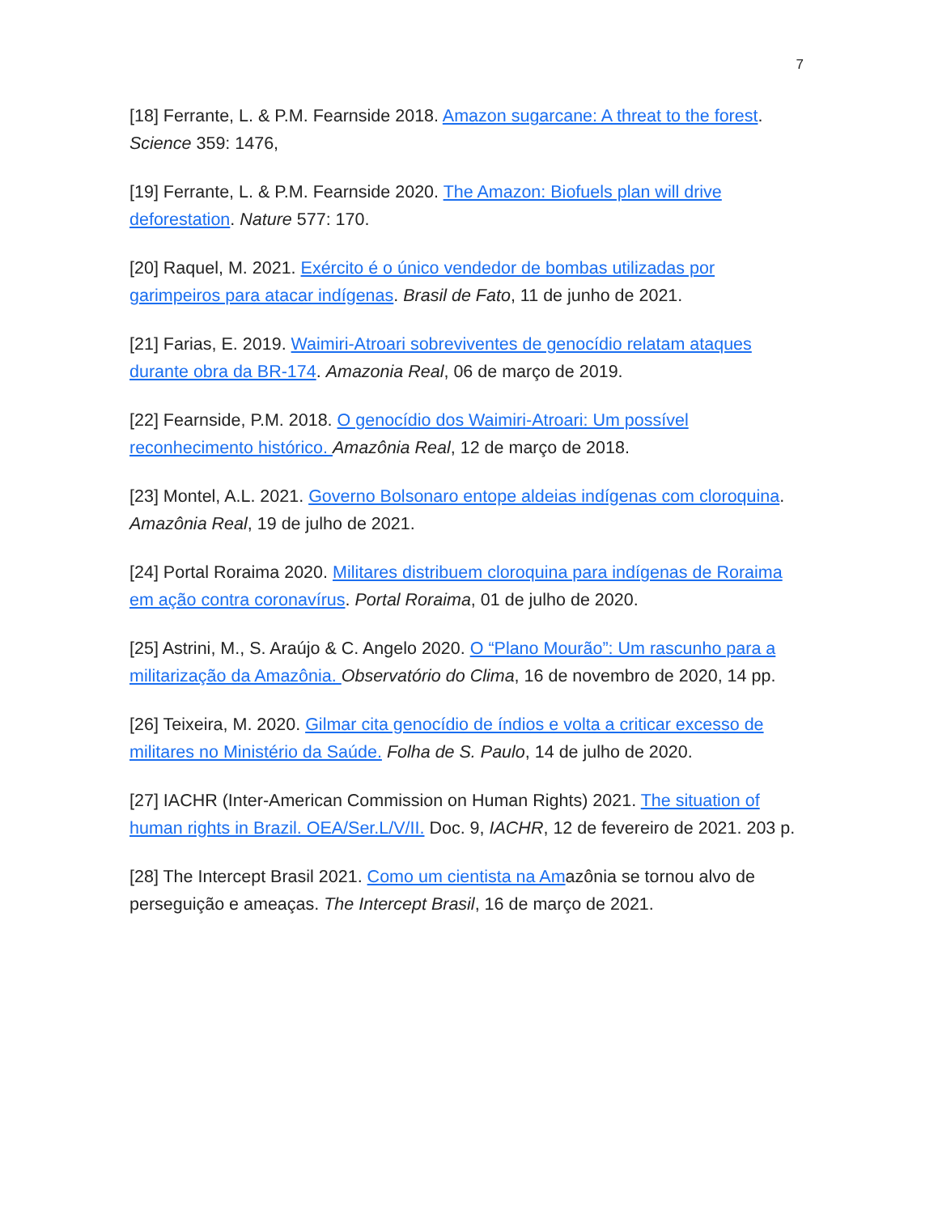7
[18] Ferrante, L. & P.M. Fearnside 2018. Amazon sugarcane: A threat to the forest. Science 359: 1476,
[19] Ferrante, L. & P.M. Fearnside 2020. The Amazon: Biofuels plan will drive deforestation. Nature 577: 170.
[20] Raquel, M. 2021. Exército é o único vendedor de bombas utilizadas por garimpeiros para atacar indígenas. Brasil de Fato, 11 de junho de 2021.
[21] Farias, E. 2019. Waimiri-Atroari sobreviventes de genocídio relatam ataques durante obra da BR-174. Amazonia Real, 06 de março de 2019.
[22] Fearnside, P.M. 2018. O genocídio dos Waimiri-Atroari: Um possível reconhecimento histórico. Amazônia Real, 12 de março de 2018.
[23] Montel, A.L. 2021. Governo Bolsonaro entope aldeias indígenas com cloroquina. Amazônia Real, 19 de julho de 2021.
[24] Portal Roraima 2020. Militares distribuem cloroquina para indígenas de Roraima em ação contra coronavírus. Portal Roraima, 01 de julho de 2020.
[25] Astrini, M., S. Araújo & C. Angelo 2020. O “Plano Mourão”: Um rascunho para a militarização da Amazônia. Observatório do Clima, 16 de novembro de 2020, 14 pp.
[26] Teixeira, M. 2020. Gilmar cita genocídio de índios e volta a criticar excesso de militares no Ministério da Saúde. Folha de S. Paulo, 14 de julho de 2020.
[27] IACHR (Inter-American Commission on Human Rights) 2021. The situation of human rights in Brazil. OEA/Ser.L/V/II. Doc. 9, IACHR, 12 de fevereiro de 2021. 203 p.
[28] The Intercept Brasil 2021. Como um cientista na Amazônia se tornou alvo de perseguição e ameaças. The Intercept Brasil, 16 de março de 2021.